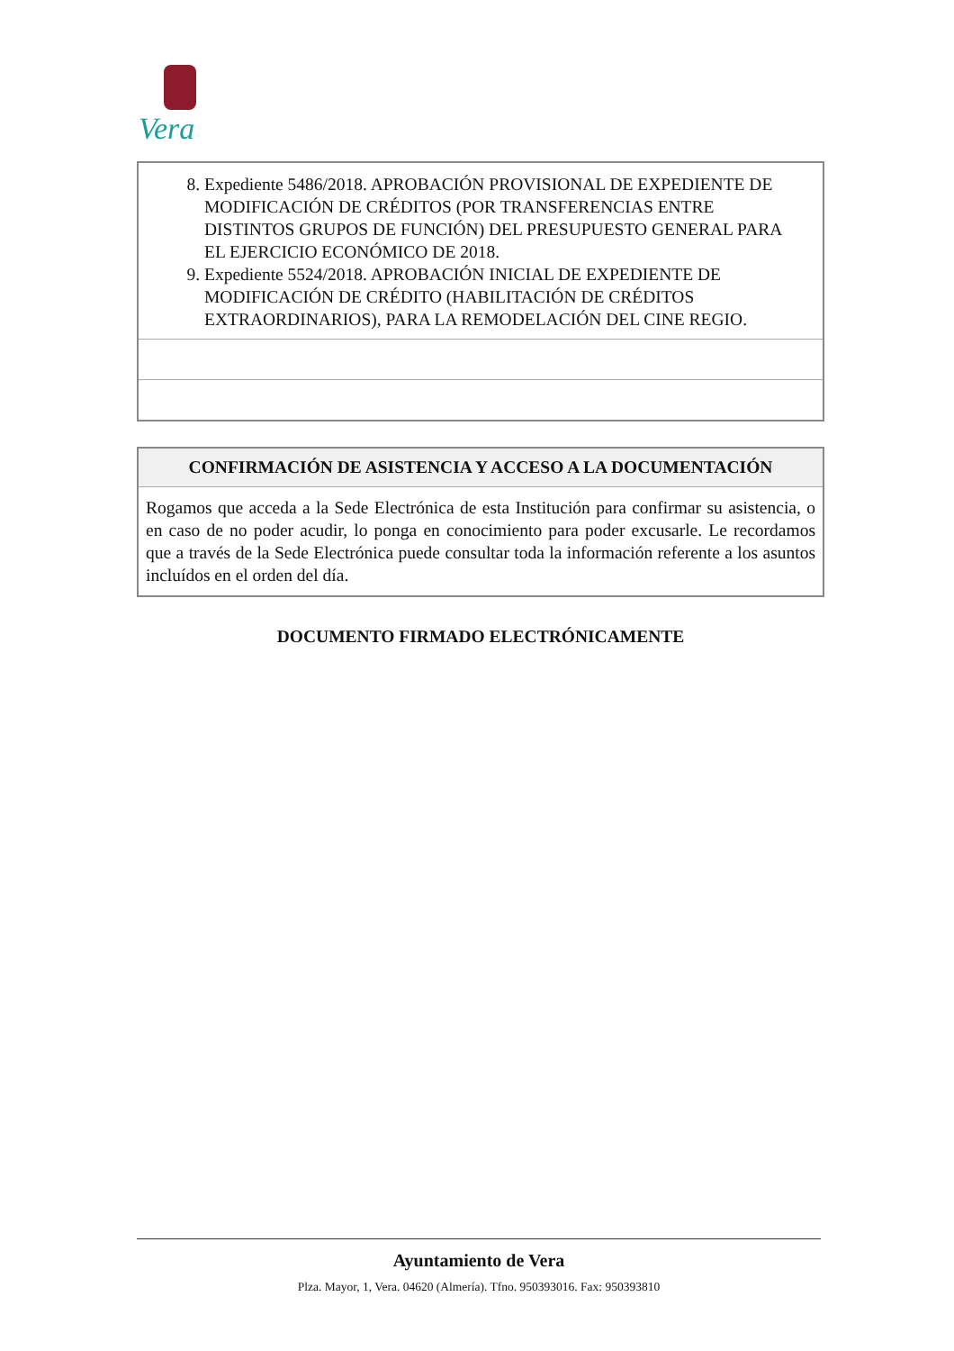Vera
| 8. Expediente 5486/2018. APROBACIÓN PROVISIONAL DE EXPEDIENTE DE MODIFICACIÓN DE CRÉDITOS (POR TRANSFERENCIAS ENTRE DISTINTOS GRUPOS DE FUNCIÓN) DEL PRESUPUESTO GENERAL PARA EL EJERCICIO ECONÓMICO DE 2018. 9. Expediente 5524/2018. APROBACIÓN INICIAL DE EXPEDIENTE DE MODIFICACIÓN DE CRÉDITO (HABILITACIÓN DE CRÉDITOS EXTRAORDINARIOS), PARA LA REMODELACIÓN DEL CINE REGIO. |
| CONFIRMACIÓN DE ASISTENCIA Y ACCESO A LA DOCUMENTACIÓN |
| --- |
| Rogamos que acceda a la Sede Electrónica de esta Institución para confirmar su asistencia, o en caso de no poder acudir, lo ponga en conocimiento para poder excusarle. Le recordamos que a través de la Sede Electrónica puede consultar toda la información referente a los asuntos incluídos en el orden del día. |
DOCUMENTO FIRMADO ELECTRÓNICAMENTE
Ayuntamiento de Vera
Plza. Mayor, 1, Vera. 04620 (Almería). Tfno. 950393016. Fax: 950393810